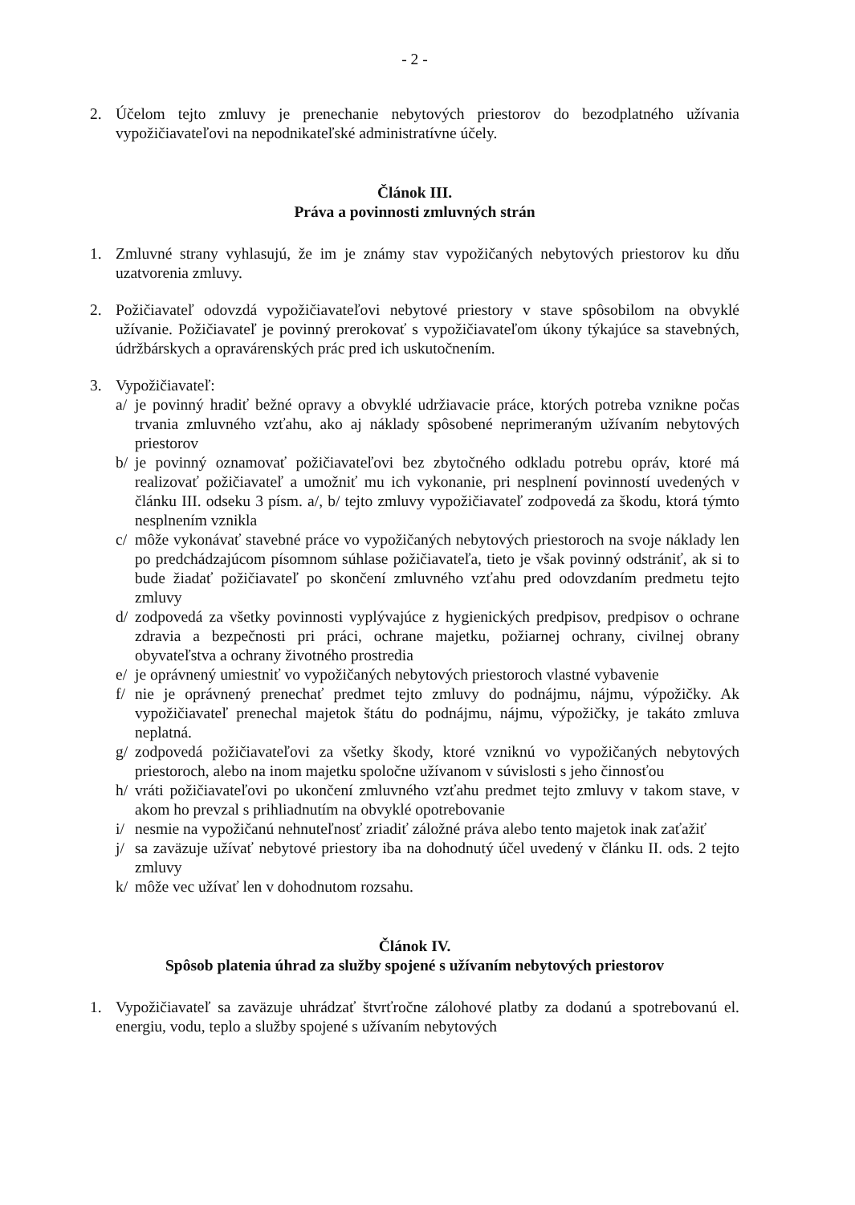- 2 -
2. Účelom tejto zmluvy je prenechanie nebytových priestorov do bezodplatného užívania vypožičiavateľovi na nepodnikateľské administratívne účely.
Článok III.
Práva a povinnosti zmluvných strán
1. Zmluvné strany vyhlasujú, že im je známy stav vypožičaných nebytových priestorov ku dňu uzatvorenia zmluvy.
2. Požičiavateľ odovzdá vypožičiavateľovi nebytové priestory v stave spôsobilom na obvyklé užívanie. Požičiavateľ je povinný prerokovať s vypožičiavateľom úkony týkajúce sa stavebných, údržbárskych a opravárenských prác pred ich uskutočnením.
3. Vypožičiavateľ:
a/ je povinný hradiť bežné opravy a obvyklé udržiavacie práce, ktorých potreba vznikne počas trvania zmluvného vzťahu, ako aj náklady spôsobené neprimeraným užívaním nebytových priestorov
b/ je povinný oznamovať požičiavateľovi bez zbytočného odkladu potrebu opráv, ktoré má realizovať požičiavateľ a umožniť mu ich vykonanie, pri nesplnení povinností uvedených v článku III. odseku 3 písm. a/, b/ tejto zmluvy vypožičiavateľ zodpovedá za škodu, ktorá týmto nesplnením vznikla
c/ môže vykonávať stavebné práce vo vypožičaných nebytových priestoroch na svoje náklady len po predchádzajúcom písomnom súhlase požičiavateľa, tieto je však povinný odstrániť, ak si to bude žiadať požičiavateľ po skončení zmluvného vzťahu pred odovzdaním predmetu tejto zmluvy
d/ zodpovedá za všetky povinnosti vyplývajúce z hygienických predpisov, predpisov o ochrane zdravia a bezpečnosti pri práci, ochrane majetku, požiarnej ochrany, civilnej obrany obyvateľstva a ochrany životného prostredia
e/ je oprávnený umiestniť vo vypožičaných nebytových priestoroch vlastné vybavenie
f/ nie je oprávnený prenechať predmet tejto zmluvy do podnájmu, nájmu, výpožičky. Ak vypožičiavateľ prenechal majetok štátu do podnájmu, nájmu, výpožičky, je takáto zmluva neplatná.
g/ zodpovedá požičiavateľovi za všetky škody, ktoré vzniknú vo vypožičaných nebytových priestoroch, alebo na inom majetku spoločne užívanom v súvislosti s jeho činnosťou
h/ vráti požičiavateľovi po ukončení zmluvného vzťahu predmet tejto zmluvy v takom stave, v akom ho prevzal s prihliadnutím na obvyklé opotrebovanie
i/ nesmie na vypožičanú nehnuteľnosť zriadiť záložné práva alebo tento majetok inak zaťažiť
j/ sa zaväzuje užívať nebytové priestory iba na dohodnutý účel uvedený v článku II. ods. 2 tejto zmluvy
k/ môže vec užívať len v dohodnutom rozsahu.
Článok IV.
Spôsob platenia úhrad za služby spojené s užívaním nebytových priestorov
1. Vypožičiavateľ sa zaväzuje uhrádzať štvrťročne zálohové platby za dodanú a spotrebovanú el. energiu, vodu, teplo a služby spojené s užívaním nebytových